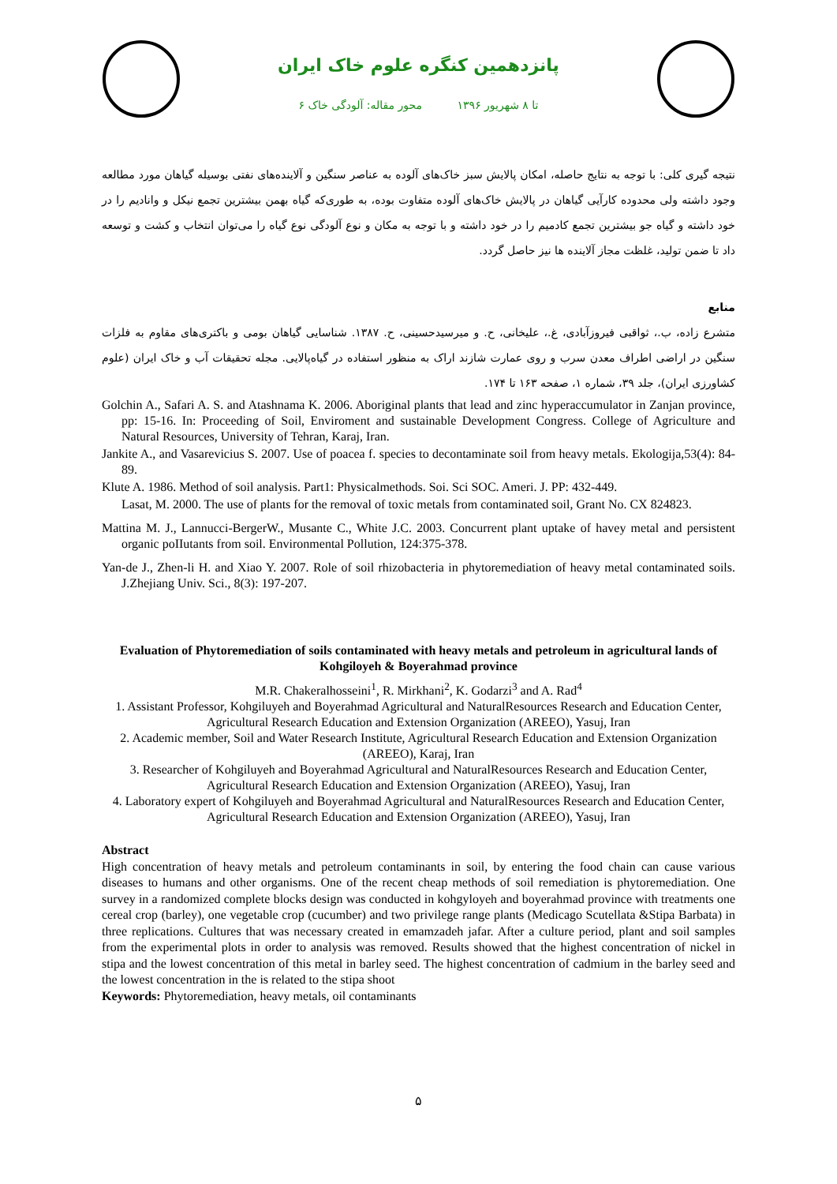پانزدهمین کنگره علوم خاک ایران
۶ تا ۸ شهریور ۱۳۹۶ محور مقاله: آلودگی خاک
نتیجه گیری کلی: با توجه به نتایج حاصله، امکان پالایش سبز خاک‌های آلوده به عناصر سنگین و آلاینده‌های نفتی بوسیله گیاهان مورد مطالعه وجود داشته ولی محدوده کارآیی گیاهان در پالایش خاک‌های آلوده متفاوت بوده، به طوری‌که گیاه بهمن بیشترین تجمع نیکل و وانادیم را در خود داشته و گیاه جو بیشترین تجمع کادمیم را در خود داشته و با توجه به مکان و نوع آلودگی نوع گیاه را می‌توان انتخاب و کشت و توسعه داد تا ضمن تولید، غلظت مجاز آلاینده ها نیز حاصل گردد.
منابع
متشرع زاده، ب.، ثواقبی فیروزآبادی، غ.، علیخانی، ح. و میرسیدحسینی، ح. ۱۳۸۷. شناسایی گیاهان بومی و باکتری‌های مقاوم به فلزات سنگین در اراضی اطراف معدن سرب و روی عمارت شازند اراک به منظور استفاده در گیاه‌پالایی. مجله تحقیقات آب و خاک ایران (علوم کشاورزی ایران)، جلد ۳۹، شماره ۱، صفحه ۱۶۳ تا ۱۷۴.
Golchin A., Safari A. S. and Atashnama K. 2006. Aboriginal plants that lead and zinc hyperaccumulator in Zanjan province, pp: 15-16. In: Proceeding of Soil, Enviroment and sustainable Development Congress. College of Agriculture and Natural Resources, University of Tehran, Karaj, Iran.
Jankite A., and Vasarevicius S. 2007. Use of poacea f. species to decontaminate soil from heavy metals. Ekologija,53(4): 84-89.
Klute A. 1986. Method of soil analysis. Part1: Physicalmethods. Soi. Sci SOC. Ameri. J. PP: 432-449.
Lasat, M. 2000. The use of plants for the removal of toxic metals from contaminated soil, Grant No. CX 824823.
Mattina M. J., Lannucci-BergerW., Musante C., White J.C. 2003. Concurrent plant uptake of havey metal and persistent organic poIIutants from soil. Environmental Pollution, 124:375-378.
Yan-de J., Zhen-li H. and Xiao Y. 2007. Role of soil rhizobacteria in phytoremediation of heavy metal contaminated soils. J.Zhejiang Univ. Sci., 8(3): 197-207.
Evaluation of Phytoremediation of soils contaminated with heavy metals and petroleum in agricultural lands of Kohgiloyeh & Boyerahmad province
M.R. Chakeralhosseini<sup>1</sup>, R. Mirkhani<sup>2</sup>, K. Godarzi<sup>3</sup> and A. Rad<sup>4</sup>
1. Assistant Professor, Kohgiluyeh and Boyerahmad Agricultural and NaturalResources Research and Education Center, Agricultural Research Education and Extension Organization (AREEO), Yasuj, Iran
2. Academic member, Soil and Water Research Institute, Agricultural Research Education and Extension Organization (AREEO), Karaj, Iran
3. Researcher of Kohgiluyeh and Boyerahmad Agricultural and NaturalResources Research and Education Center, Agricultural Research Education and Extension Organization (AREEO), Yasuj, Iran
4. Laboratory expert of Kohgiluyeh and Boyerahmad Agricultural and NaturalResources Research and Education Center, Agricultural Research Education and Extension Organization (AREEO), Yasuj, Iran
Abstract
High concentration of heavy metals and petroleum contaminants in soil, by entering the food chain can cause various diseases to humans and other organisms. One of the recent cheap methods of soil remediation is phytoremediation. One survey in a randomized complete blocks design was conducted in kohgyloyeh and boyerahmad province with treatments one cereal crop (barley), one vegetable crop (cucumber) and two privilege range plants (Medicago Scutellata &Stipa Barbata) in three replications. Cultures that was necessary created in emamzadeh jafar. After a culture period, plant and soil samples from the experimental plots in order to analysis was removed. Results showed that the highest concentration of nickel in stipa and the lowest concentration of this metal in barley seed. The highest concentration of cadmium in the barley seed and the lowest concentration in the is related to the stipa shoot
Keywords: Phytoremediation, heavy metals, oil contaminants
۵